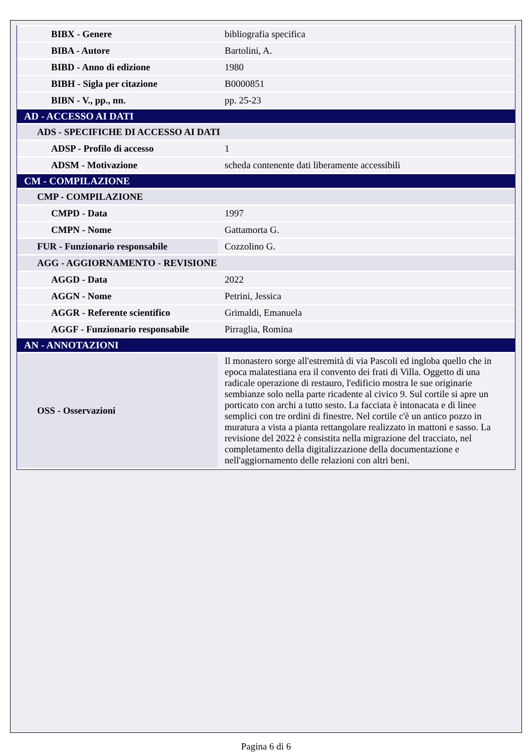| BIBX - Genere | bibliografia specifica |
| BIBA - Autore | Bartolini, A. |
| BIBD - Anno di edizione | 1980 |
| BIBH - Sigla per citazione | B0000851 |
| BIBN - V., pp., nn. | pp. 25-23 |
| AD - ACCESSO AI DATI | |
| ADS - SPECIFICHE DI ACCESSO AI DATI | |
| ADSP - Profilo di accesso | 1 |
| ADSM - Motivazione | scheda contenente dati liberamente accessibili |
| CM - COMPILAZIONE | |
| CMP - COMPILAZIONE | |
| CMPD - Data | 1997 |
| CMPN - Nome | Gattamorta G. |
| FUR - Funzionario responsabile | Cozzolino G. |
| AGG - AGGIORNAMENTO - REVISIONE | |
| AGGD - Data | 2022 |
| AGGN - Nome | Petrini, Jessica |
| AGGR - Referente scientifico | Grimaldi, Emanuela |
| AGGF - Funzionario responsabile | Pirraglia, Romina |
| AN - ANNOTAZIONI | |
| OSS - Osservazioni | Il monastero sorge all'estremità di via Pascoli ed ingloba quello che in epoca malatestiana era il convento dei frati di Villa. Oggetto di una radicale operazione di restauro, l'edificio mostra le sue originarie sembianze solo nella parte ricadente al civico 9. Sul cortile si apre un porticato con archi a tutto sesto. La facciata è intonacata e di linee semplici con tre ordini di finestre. Nel cortile c'è un antico pozzo in muratura a vista a pianta rettangolare realizzato in mattoni e sasso. La revisione del 2022 è consistita nella migrazione del tracciato, nel completamento della digitalizzazione della documentazione e nell'aggiornamento delle relazioni con altri beni. |
Pagina 6 di 6